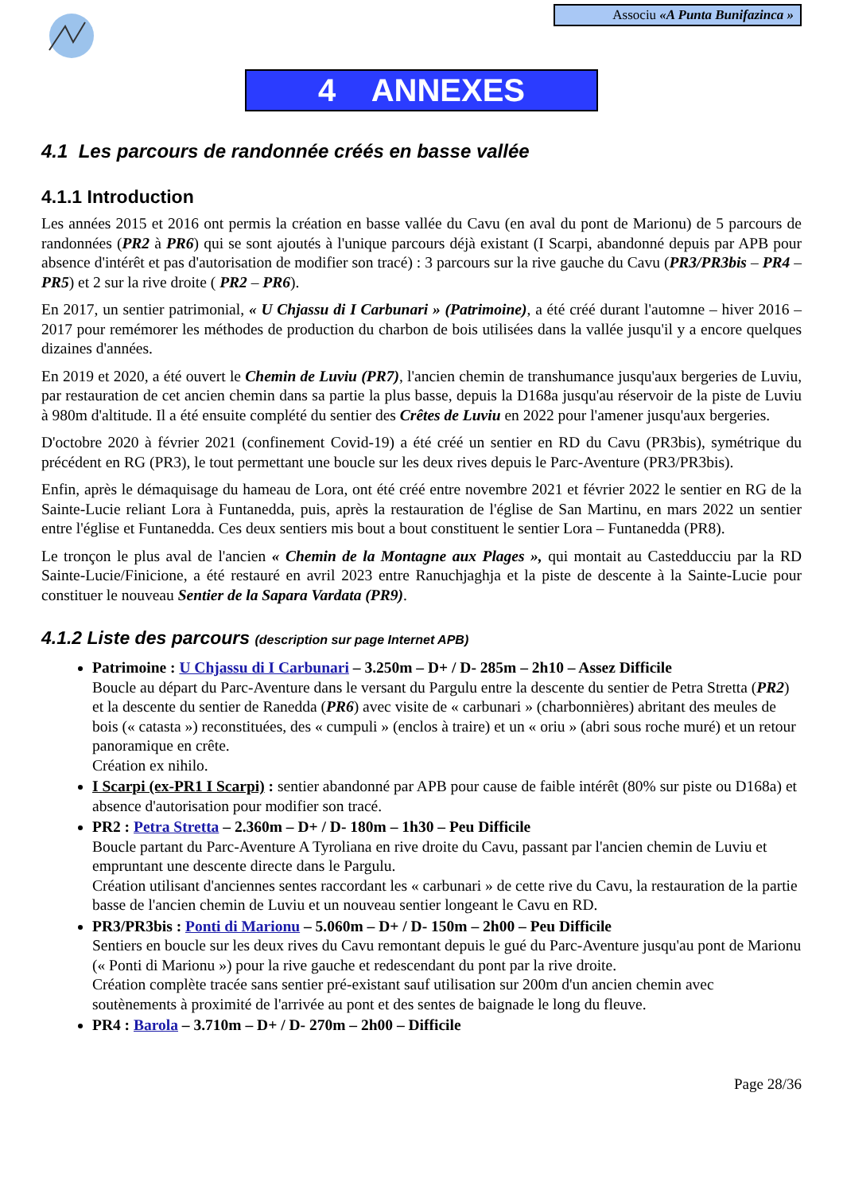Associu «A Punta Bunifazinca »
4 ANNEXES
4.1 Les parcours de randonnée créés en basse vallée
4.1.1 Introduction
Les années 2015 et 2016 ont permis la création en basse vallée du Cavu (en aval du pont de Marionu) de 5 parcours de randonnées (PR2 à PR6) qui se sont ajoutés à l'unique parcours déjà existant (I Scarpi, abandonné depuis par APB pour absence d'intérêt et pas d'autorisation de modifier son tracé) : 3 parcours sur la rive gauche du Cavu (PR3/PR3bis – PR4 – PR5) et 2 sur la rive droite ( PR2 – PR6).
En 2017, un sentier patrimonial, « U Chjassu di I Carbunari » (Patrimoine), a été créé durant l'automne – hiver 2016 – 2017 pour remémorer les méthodes de production du charbon de bois utilisées dans la vallée jusqu'il y a encore quelques dizaines d'années.
En 2019 et 2020, a été ouvert le Chemin de Luviu (PR7), l'ancien chemin de transhumance jusqu'aux bergeries de Luviu, par restauration de cet ancien chemin dans sa partie la plus basse, depuis la D168a jusqu'au réservoir de la piste de Luviu à 980m d'altitude. Il a été ensuite complété du sentier des Crêtes de Luviu en 2022 pour l'amener jusqu'aux bergeries.
D'octobre 2020 à février 2021 (confinement Covid-19) a été créé un sentier en RD du Cavu (PR3bis), symétrique du précédent en RG (PR3), le tout permettant une boucle sur les deux rives depuis le Parc-Aventure (PR3/PR3bis).
Enfin, après le démaquisage du hameau de Lora, ont été créé entre novembre 2021 et février 2022 le sentier en RG de la Sainte-Lucie reliant Lora à Funtanedda, puis, après la restauration de l'église de San Martinu, en mars 2022 un sentier entre l'église et Funtanedda. Ces deux sentiers mis bout a bout constituent le sentier Lora – Funtanedda (PR8).
Le tronçon le plus aval de l'ancien « Chemin de la Montagne aux Plages », qui montait au Castedducciu par la RD Sainte-Lucie/Finicione, a été restauré en avril 2023 entre Ranuchjaghja et la piste de descente à la Sainte-Lucie pour constituer le nouveau Sentier de la Sapara Vardata (PR9).
4.1.2 Liste des parcours (description sur page Internet APB)
Patrimoine : U Chjassu di I Carbunari – 3.250m – D+ / D- 285m – 2h10 – Assez Difficile
Boucle au départ du Parc-Aventure dans le versant du Pargulu entre la descente du sentier de Petra Stretta (PR2) et la descente du sentier de Ranedda (PR6) avec visite de « carbunari » (charbonnières) abritant des meules de bois (« catasta ») reconstituées, des « cumpuli » (enclos à traire) et un « oriu » (abri sous roche muré) et un retour panoramique en crête.
Création ex nihilo.
I Scarpi (ex-PR1 I Scarpi) : sentier abandonné par APB pour cause de faible intérêt (80% sur piste ou D168a) et absence d'autorisation pour modifier son tracé.
PR2 : Petra Stretta – 2.360m – D+ / D- 180m – 1h30 – Peu Difficile
Boucle partant du Parc-Aventure A Tyroliana en rive droite du Cavu, passant par l'ancien chemin de Luviu et empruntant une descente directe dans le Pargulu.
Création utilisant d'anciennes sentes raccordant les « carbunari » de cette rive du Cavu, la restauration de la partie basse de l'ancien chemin de Luviu et un nouveau sentier longeant le Cavu en RD.
PR3/PR3bis : Ponti di Marionu – 5.060m – D+ / D- 150m – 2h00 – Peu Difficile
Sentiers en boucle sur les deux rives du Cavu remontant depuis le gué du Parc-Aventure jusqu'au pont de Marionu (« Ponti di Marionu ») pour la rive gauche et redescendant du pont par la rive droite.
Création complète tracée sans sentier pré-existant sauf utilisation sur 200m d'un ancien chemin avec soutènements à proximité de l'arrivée au pont et des sentes de baignade le long du fleuve.
PR4 : Barola – 3.710m – D+ / D- 270m – 2h00 – Difficile
Page 28/36